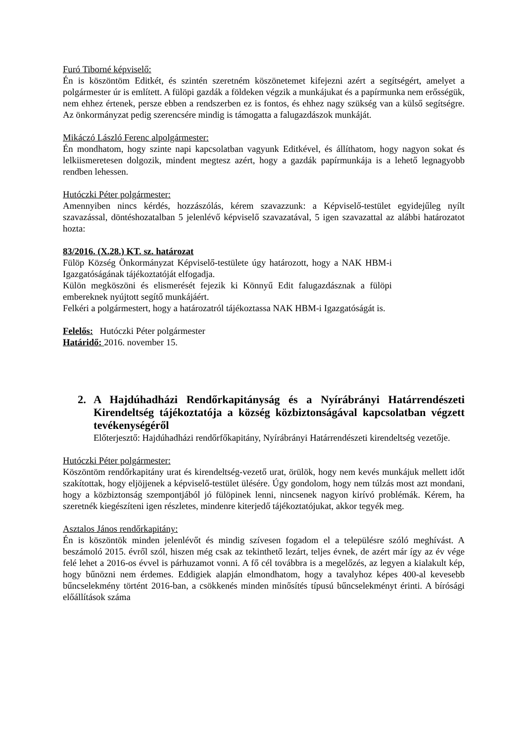Furó Tiborné képviselő:
Én is köszöntöm Editkét, és szintén szeretném köszönetemet kifejezni azért a segítségért, amelyet a polgármester úr is említett. A fülöpi gazdák a földeken végzik a munkájukat és a papírmunka nem erősségük, nem ehhez értenek, persze ebben a rendszerben ez is fontos, és ehhez nagy szükség van a külső segítségre. Az önkormányzat pedig szerencsére mindig is támogatta a falugazdászok munkáját.
Mikáczó László Ferenc alpolgármester:
Én mondhatom, hogy szinte napi kapcsolatban vagyunk Editkével, és állíthatom, hogy nagyon sokat és lelkiismeretesen dolgozik, mindent megtesz azért, hogy a gazdák papírmunkája is a lehető legnagyobb rendben lehessen.
Hutóczki Péter polgármester:
Amennyiben nincs kérdés, hozzászólás, kérem szavazzunk: a Képviselő-testület egyidejűleg nyílt szavazással, döntéshozatalban 5 jelenlévő képviselő szavazatával, 5 igen szavazattal az alábbi határozatot hozta:
83/2016. (X.28.) KT. sz. határozat
Fülöp Község Önkormányzat Képviselő-testülete úgy határozott, hogy a NAK HBM-i Igazgatóságának tájékoztatóját elfogadja.
Külön megköszöni és elismerését fejezik ki Könnyű Edit falugazdásznak a fülöpi embereknek nyújtott segítő munkájáért.
Felkéri a polgármestert, hogy a határozatról tájékoztassa NAK HBM-i Igazgatóságát is.
Felelős: Hutóczki Péter polgármester
Határidő: 2016. november 15.
2. A Hajdúhadházi Rendőrkapitányság és a Nyírábrányi Határrendészeti Kirendeltség tájékoztatója a község közbiztonságával kapcsolatban végzett tevékenységéről
Előterjesztő: Hajdúhadházi rendőrfőkapitány, Nyírábrányi Határrendészeti kirendeltség vezetője.
Hutóczki Péter polgármester:
Köszöntöm rendőrkapitány urat és kirendeltség-vezető urat, örülök, hogy nem kevés munkájuk mellett időt szakítottak, hogy eljöjjenek a képviselő-testület ülésére. Úgy gondolom, hogy nem túlzás most azt mondani, hogy a közbiztonság szempontjából jó fülöpinek lenni, nincsenek nagyon kirívó problémák. Kérem, ha szeretnék kiegészíteni igen részletes, mindenre kiterjedő tájékoztatójukat, akkor tegyék meg.
Asztalos János rendőrkapitány:
Én is köszöntök minden jelenlévőt és mindig szívesen fogadom el a településre szóló meghívást. A beszámoló 2015. évről szól, hiszen még csak az tekinthető lezárt, teljes évnek, de azért már így az év vége felé lehet a 2016-os évvel is párhuzamot vonni. A fő cél továbbra is a megelőzés, az legyen a kialakult kép, hogy bűnözni nem érdemes. Eddigiek alapján elmondhatom, hogy a tavalyhoz képes 400-al kevesebb bűncselekmény történt 2016-ban, a csökkenés minden minősítés típusú bűncselekményt érinti. A bírósági előállítások száma